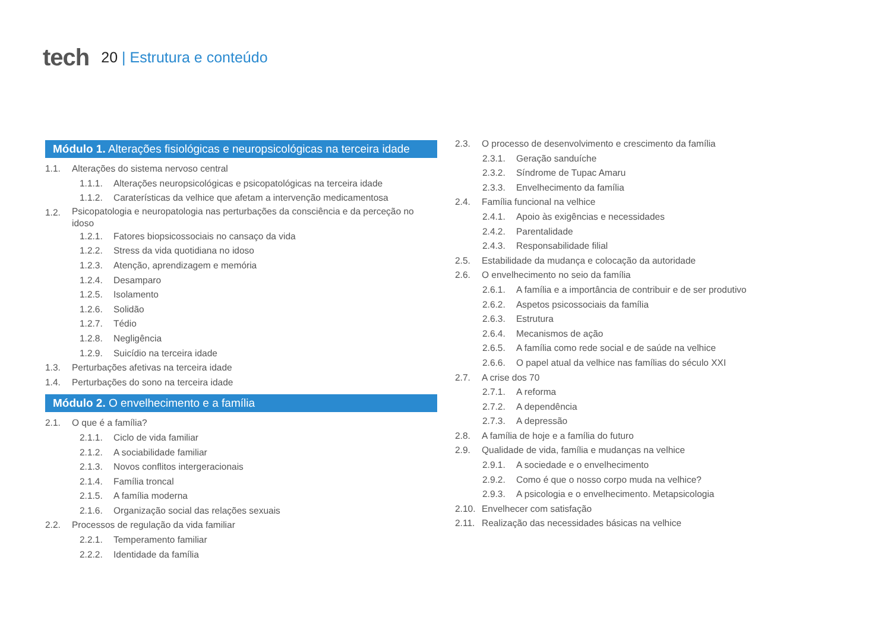tech
20 | Estrutura e conteúdo
Módulo 1. Alterações fisiológicas e neuropsicológicas na terceira idade
1.1. Alterações do sistema nervoso central
1.1.1. Alterações neuropsicológicas e psicopatológicas na terceira idade
1.1.2. Caraterísticas da velhice que afetam a intervenção medicamentosa
1.2. Psicopatologia e neuropatologia nas perturbações da consciência e da perceção no idoso
1.2.1. Fatores biopsicossociais no cansaço da vida
1.2.2. Stress da vida quotidiana no idoso
1.2.3. Atenção, aprendizagem e memória
1.2.4. Desamparo
1.2.5. Isolamento
1.2.6. Solidão
1.2.7. Tédio
1.2.8. Negligência
1.2.9. Suicídio na terceira idade
1.3. Perturbações afetivas na terceira idade
1.4. Perturbações do sono na terceira idade
Módulo 2. O envelhecimento e a família
2.1. O que é a família?
2.1.1. Ciclo de vida familiar
2.1.2. A sociabilidade familiar
2.1.3. Novos conflitos intergeracionais
2.1.4. Família troncal
2.1.5. A família moderna
2.1.6. Organização social das relações sexuais
2.2. Processos de regulação da vida familiar
2.2.1. Temperamento familiar
2.2.2. Identidade da família
2.3. O processo de desenvolvimento e crescimento da família
2.3.1. Geração sanduíche
2.3.2. Síndrome de Tupac Amaru
2.3.3. Envelhecimento da família
2.4. Família funcional na velhice
2.4.1. Apoio às exigências e necessidades
2.4.2. Parentalidade
2.4.3. Responsabilidade filial
2.5. Estabilidade da mudança e colocação da autoridade
2.6. O envelhecimento no seio da família
2.6.1. A família e a importância de contribuir e de ser produtivo
2.6.2. Aspetos psicossociais da família
2.6.3. Estrutura
2.6.4. Mecanismos de ação
2.6.5. A família como rede social e de saúde na velhice
2.6.6. O papel atual da velhice nas famílias do século XXI
2.7. A crise dos 70
2.7.1. A reforma
2.7.2. A dependência
2.7.3. A depressão
2.8. A família de hoje e a família do futuro
2.9. Qualidade de vida, família e mudanças na velhice
2.9.1. A sociedade e o envelhecimento
2.9.2. Como é que o nosso corpo muda na velhice?
2.9.3. A psicologia e o envelhecimento. Metapsicologia
2.10. Envelhecer com satisfação
2.11. Realização das necessidades básicas na velhice